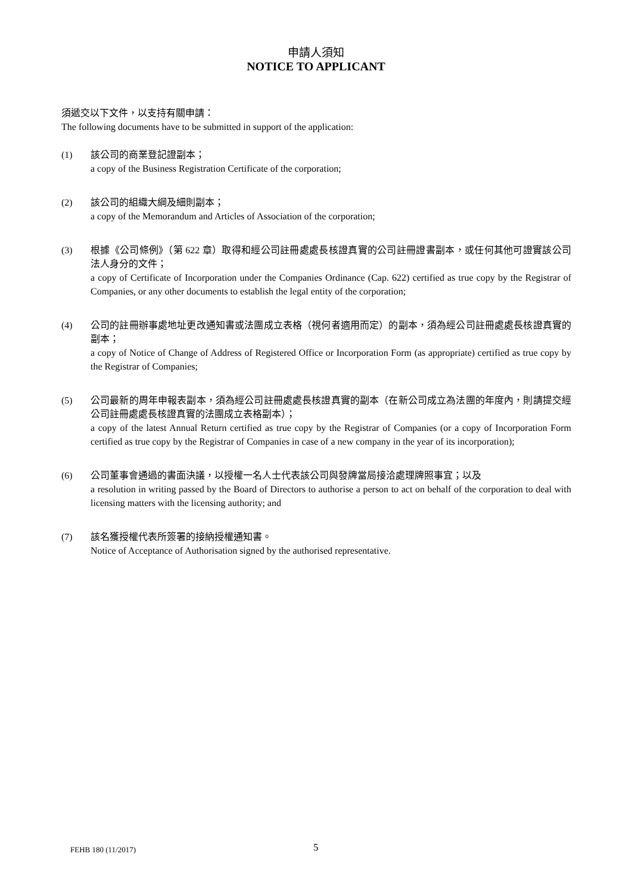申請人須知
NOTICE TO APPLICANT
須遞交以下文件，以支持有關申請：
The following documents have to be submitted in support of the application:
(1) 該公司的商業登記證副本；
a copy of the Business Registration Certificate of the corporation;
(2) 該公司的組織大綱及細則副本；
a copy of the Memorandum and Articles of Association of the corporation;
(3) 根據《公司條例》（第 622 章）取得和經公司註冊處處長核證真實的公司註冊證書副本，或任何其他可證實該公司法人身分的文件；
a copy of Certificate of Incorporation under the Companies Ordinance (Cap. 622) certified as true copy by the Registrar of Companies, or any other documents to establish the legal entity of the corporation;
(4) 公司的註冊辦事處地址更改通知書或法團成立表格（視何者適用而定）的副本，須為經公司註冊處處長核證真實的副本；
a copy of Notice of Change of Address of Registered Office or Incorporation Form (as appropriate) certified as true copy by the Registrar of Companies;
(5) 公司最新的周年申報表副本，須為經公司註冊處處長核證真實的副本（在新公司成立為法團的年度內，則請提交經公司註冊處處長核證真實的法團成立表格副本）；
a copy of the latest Annual Return certified as true copy by the Registrar of Companies (or a copy of Incorporation Form certified as true copy by the Registrar of Companies in case of a new company in the year of its incorporation);
(6) 公司董事會通過的書面決議，以授權一名人士代表該公司與發牌當局接洽處理牌照事宜；以及
a resolution in writing passed by the Board of Directors to authorise a person to act on behalf of the corporation to deal with licensing matters with the licensing authority; and
(7) 該名獲授權代表所簽署的接納授權通知書。
Notice of Acceptance of Authorisation signed by the authorised representative.
FEHB 180 (11/2017) 5